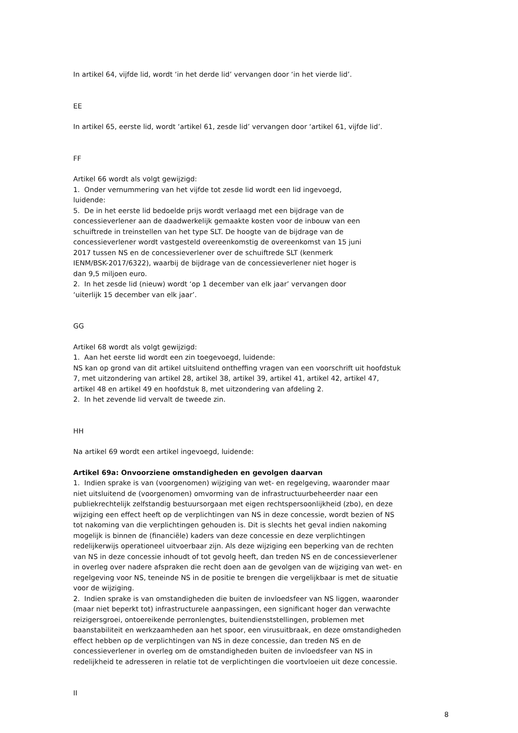In artikel 64, vijfde lid, wordt ‘in het derde lid’ vervangen door ‘in het vierde lid’.
EE
In artikel 65, eerste lid, wordt ‘artikel 61, zesde lid’ vervangen door ‘artikel 61, vijfde lid’.
FF
Artikel 66 wordt als volgt gewijzigd:
1. Onder vernummering van het vijfde tot zesde lid wordt een lid ingevoegd,
luidende:
5. De in het eerste lid bedoelde prijs wordt verlaagd met een bijdrage van de
concessieverlener aan de daadwerkelijk gemaakte kosten voor de inbouw van een
schuiftrede in treinstellen van het type SLT. De hoogte van de bijdrage van de
concessieverlener wordt vastgesteld overeenkomstig de overeenkomst van 15 juni
2017 tussen NS en de concessieverlener over de schuiftrede SLT (kenmerk
IENM/BSK-2017/6322), waarbij de bijdrage van de concessieverlener niet hoger is
dan 9,5 miljoen euro.
2. In het zesde lid (nieuw) wordt ‘op 1 december van elk jaar’ vervangen door
‘uiterlijk 15 december van elk jaar’.
GG
Artikel 68 wordt als volgt gewijzigd:
1. Aan het eerste lid wordt een zin toegevoegd, luidende:
NS kan op grond van dit artikel uitsluitend ontheffing vragen van een voorschrift uit hoofdstuk
7, met uitzondering van artikel 28, artikel 38, artikel 39, artikel 41, artikel 42, artikel 47,
artikel 48 en artikel 49 en hoofdstuk 8, met uitzondering van afdeling 2.
2. In het zevende lid vervalt de tweede zin.
HH
Na artikel 69 wordt een artikel ingevoegd, luidende:
Artikel 69a: Onvoorziene omstandigheden en gevolgen daarvan
1. Indien sprake is van (voorgenomen) wijziging van wet- en regelgeving, waaronder maar
niet uitsluitend de (voorgenomen) omvorming van de infrastructuurbeheerder naar een
publiekrechtelijk zelfstandig bestuursorgaan met eigen rechtspersoonlijkheid (zbo), en deze
wijziging een effect heeft op de verplichtingen van NS in deze concessie, wordt bezien of NS
tot nakoming van die verplichtingen gehouden is. Dit is slechts het geval indien nakoming
mogelijk is binnen de (financiële) kaders van deze concessie en deze verplichtingen
redelijkerwijs operationeel uitvoerbaar zijn. Als deze wijziging een beperking van de rechten
van NS in deze concessie inhoudt of tot gevolg heeft, dan treden NS en de concessieverlener
in overleg over nadere afspraken die recht doen aan de gevolgen van de wijziging van wet- en
regelgeving voor NS, teneinde NS in de positie te brengen die vergelijkbaar is met de situatie
voor de wijziging.
2. Indien sprake is van omstandigheden die buiten de invloedsfeer van NS liggen, waaronder
(maar niet beperkt tot) infrastructurele aanpassingen, een significant hoger dan verwachte
reizigersgroei, ontoereikende perronlengtes, buitendienststellingen, problemen met
baanstabiliteit en werkzaamheden aan het spoor, een virusuitbraak, en deze omstandigheden
effect hebben op de verplichtingen van NS in deze concessie, dan treden NS en de
concessieverlener in overleg om de omstandigheden buiten de invloedsfeer van NS in
redelijkheid te adresseren in relatie tot de verplichtingen die voortvloeien uit deze concessie.
II
8